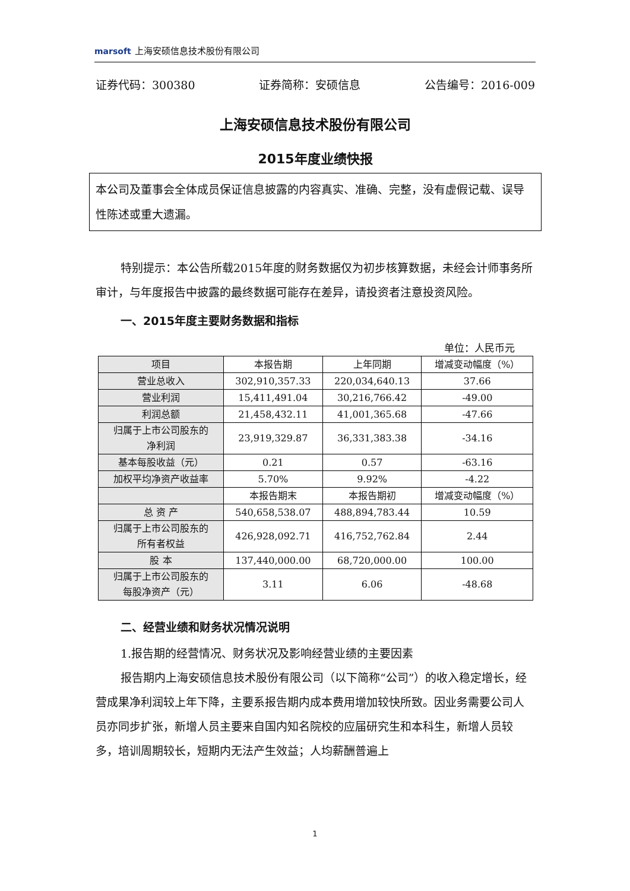marsoft 上海安硕信息技术股份有限公司
证券代码：300380 证券简称：安硕信息 公告编号：2016-009
上海安硕信息技术股份有限公司
2015年度业绩快报
本公司及董事会全体成员保证信息披露的内容真实、准确、完整，没有虚假记载、误导性陈述或重大遗漏。
特别提示：本公告所载2015年度的财务数据仅为初步核算数据，未经会计师事务所审计，与年度报告中披露的最终数据可能存在差异，请投资者注意投资风险。
一、2015年度主要财务数据和指标
单位：人民币元
| 项目 | 本报告期 | 上年同期 | 增减变动幅度（%） |
| --- | --- | --- | --- |
| 营业总收入 | 302,910,357.33 | 220,034,640.13 | 37.66 |
| 营业利润 | 15,411,491.04 | 30,216,766.42 | -49.00 |
| 利润总额 | 21,458,432.11 | 41,001,365.68 | -47.66 |
| 归属于上市公司股东的 净利润 | 23,919,329.87 | 36,331,383.38 | -34.16 |
| 基本每股收益（元） | 0.21 | 0.57 | -63.16 |
| 加权平均净资产收益率 | 5.70% | 9.92% | -4.22 |
| | 本报告期末 | 本报告期初 | 增减变动幅度（%） |
| 总 资 产 | 540,658,538.07 | 488,894,783.44 | 10.59 |
| 归属于上市公司股东的 所有者权益 | 426,928,092.71 | 416,752,762.84 | 2.44 |
| 股 本 | 137,440,000.00 | 68,720,000.00 | 100.00 |
| 归属于上市公司股东的 每股净资产（元） | 3.11 | 6.06 | -48.68 |
二、经营业绩和财务状况情况说明
1.报告期的经营情况、财务状况及影响经营业绩的主要因素
报告期内上海安硕信息技术股份有限公司（以下简称“公司”）的收入稳定增长，经营成果净利润较上年下降，主要系报告期内成本费用增加较快所致。因业务需要公司人员亦同步扩张，新增人员主要来自国内知名院校的应届研究生和本科生，新增人员较多，培训周期较长，短期内无法产生效益；人均薪酬普遍上
1